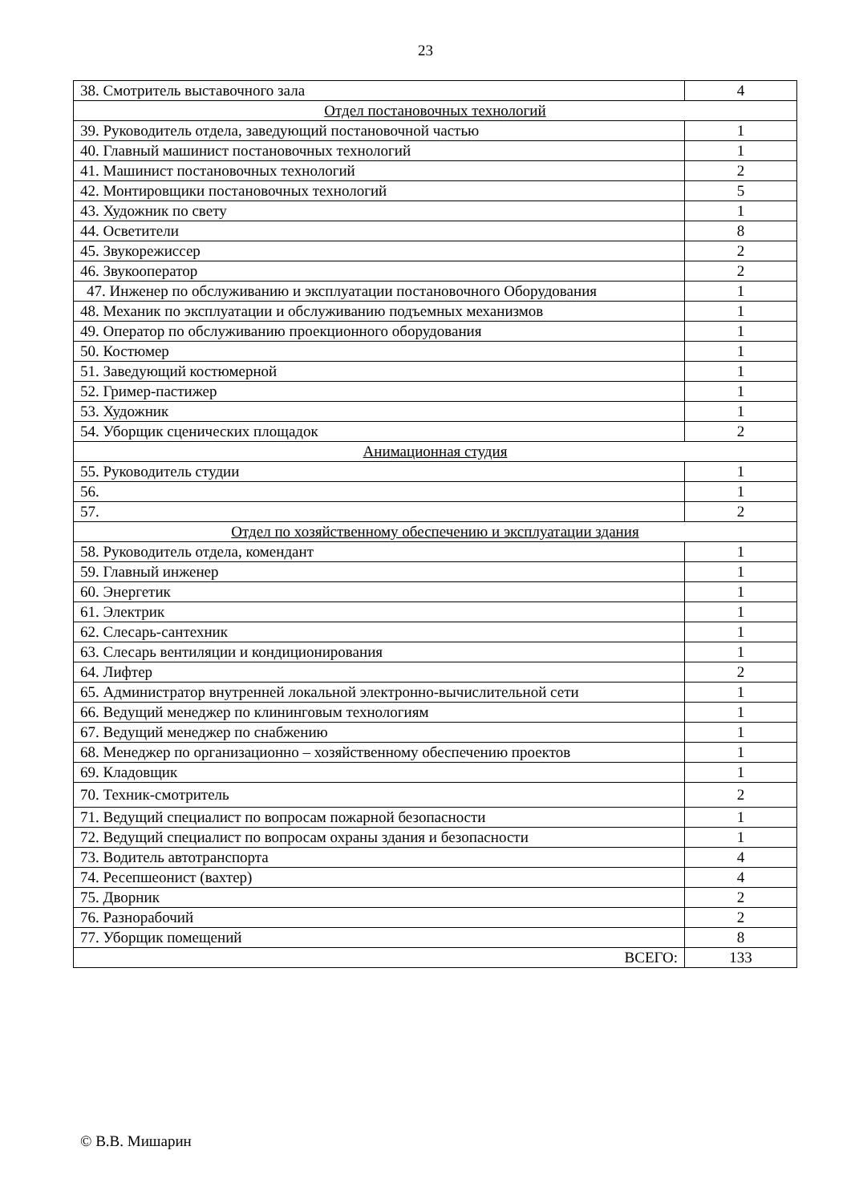23
| 38. Смотритель выставочного зала | 4 |
| Отдел постановочных технологий | |
| 39. Руководитель отдела, заведующий постановочной частью | 1 |
| 40. Главный машинист постановочных технологий | 1 |
| 41. Машинист постановочных технологий | 2 |
| 42. Монтировщики постановочных технологий | 5 |
| 43. Художник по свету | 1 |
| 44. Осветители | 8 |
| 45. Звукорежиссер | 2 |
| 46. Звукооператор | 2 |
| 47. Инженер по обслуживанию и эксплуатации постановочного Оборудования | 1 |
| 48. Механик по эксплуатации и обслуживанию подъемных механизмов | 1 |
| 49. Оператор по обслуживанию проекционного оборудования | 1 |
| 50. Костюмер | 1 |
| 51. Заведующий костюмерной | 1 |
| 52. Гример-пастижер | 1 |
| 53. Художник | 1 |
| 54. Уборщик сценических площадок | 2 |
| Анимационная студия | |
| 55. Руководитель студии | 1 |
| 56. | 1 |
| 57. | 2 |
| Отдел по хозяйственному обеспечению и эксплуатации здания | |
| 58. Руководитель отдела, комендант | 1 |
| 59. Главный инженер | 1 |
| 60. Энергетик | 1 |
| 61. Электрик | 1 |
| 62. Слесарь-сантехник | 1 |
| 63. Слесарь вентиляции и кондиционирования | 1 |
| 64. Лифтер | 2 |
| 65. Администратор внутренней локальной электронно-вычислительной сети | 1 |
| 66. Ведущий менеджер по клининговым технологиям | 1 |
| 67. Ведущий менеджер по снабжению | 1 |
| 68. Менеджер по организационно – хозяйственному обеспечению проектов | 1 |
| 69. Кладовщик | 1 |
| 70. Техник-смотритель | 2 |
| 71. Ведущий специалист по вопросам пожарной безопасности | 1 |
| 72. Ведущий специалист по вопросам охраны здания и безопасности | 1 |
| 73. Водитель автотранспорта | 4 |
| 74. Ресепшеонист (вахтер) | 4 |
| 75. Дворник | 2 |
| 76. Разнорабочий | 2 |
| 77. Уборщик помещений | 8 |
| ВСЕГО: | 133 |
© В.В. Мишарин